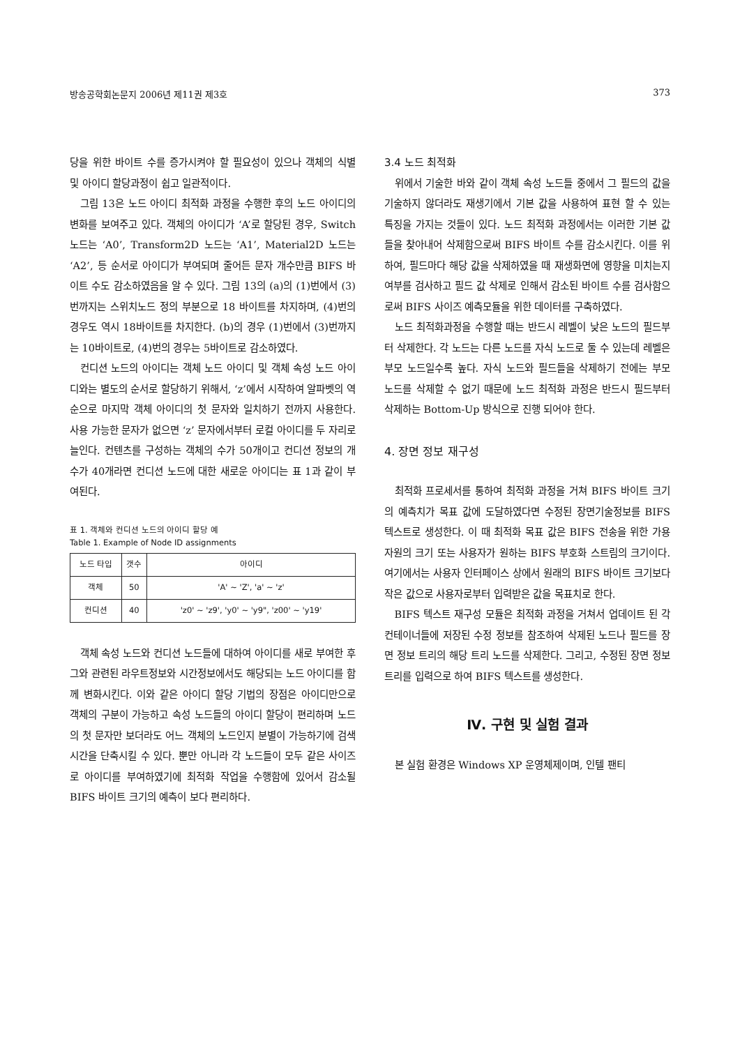방송공학회논문지 2006년 제11권 제3호 373
당을 위한 바이트 수를 증가시켜야 할 필요성이 있으나 객체의 식별 및 아이디 할당과정이 쉽고 일관적이다.
그림 13은 노드 아이디 최적화 과정을 수행한 후의 노드 아이디의 변화를 보여주고 있다. 객체의 아이디가 ‘A’로 할당된 경우, Switch 노드는 ‘A0’, Transform2D 노드는 ‘A1’, Material2D 노드는 ‘A2’, 등 순서로 아이디가 부여되며 줄어든 문자 개수만큼 BIFS 바이트 수도 감소하였음을 알 수 있다. 그림 13의 (a)의 (1)번에서 (3)번까지는 스위치노드 정의 부분으로 18 바이트를 차지하며, (4)번의 경우도 역시 18바이트를 차지한다. (b)의 경우 (1)번에서 (3)번까지는 10바이트로, (4)번의 경우는 5바이트로 감소하였다.
컨디션 노드의 아이디는 객체 노드 아이디 및 객체 속성 노드 아이디와는 별도의 순서로 할당하기 위해서, ‘z’에서 시작하여 알파벳의 역순으로 마지막 객체 아이디의 첫 문자와 일치하기 전까지 사용한다. 사용 가능한 문자가 없으면 ‘z’ 문자에서부터 로컬 아이디를 두 자리로 늘인다. 컨텐츠를 구성하는 객체의 수가 50개이고 컨디션 정보의 개수가 40개라면 컨디션 노드에 대한 새로운 아이디는 표 1과 같이 부여된다.
표 1. 객체와 컨디션 노드의 아이디 할당 예
Table 1. Example of Node ID assignments
| 노드 타입 | 갯수 | 아이디 |
| --- | --- | --- |
| 객체 | 50 | 'A' ~ 'Z', 'a' ~ 'z' |
| 컨디션 | 40 | 'z0' ~ 'z9', 'y0' ~ 'y9", 'z00' ~ 'y19' |
객체 속성 노드와 컨디션 노드들에 대하여 아이디를 새로 부여한 후 그와 관련된 라우트정보와 시간정보에서도 해당되는 노드 아이디를 함께 변화시킨다. 이와 같은 아이디 할당 기법의 장점은 아이디만으로 객체의 구분이 가능하고 속성 노드들의 아이디 할당이 편리하며 노드의 첫 문자만 보더라도 어느 객체의 노드인지 분별이 가능하기에 검색 시간을 단축시킬 수 있다. 뿐만 아니라 각 노드들이 모두 같은 사이즈로 아이디를 부여하였기에 최적화 작업을 수행함에 있어서 감소될 BIFS 바이트 크기의 예측이 보다 편리하다.
3.4 노드 최적화
위에서 기술한 바와 같이 객체 속성 노드들 중에서 그 필드의 값을 기술하지 않더라도 재생기에서 기본 값을 사용하여 표현 할 수 있는 특징을 가지는 것들이 있다. 노드 최적화 과정에서는 이러한 기본 값들을 찾아내어 삭제함으로써 BIFS 바이트 수를 감소시킨다. 이를 위하여, 필드마다 해당 값을 삭제하였을 때 재생화면에 영향을 미치는지 여부를 검사하고 필드 값 삭제로 인해서 감소된 바이트 수를 검사함으로써 BIFS 사이즈 예측모듈을 위한 데이터를 구축하였다.
노드 최적화과정을 수행할 때는 반드시 레벨이 낮은 노드의 필드부터 삭제한다. 각 노드는 다른 노드를 자식 노드로 둘 수 있는데 레벨은 부모 노드일수록 높다. 자식 노드와 필드들을 삭제하기 전에는 부모 노드를 삭제할 수 없기 때문에 노드 최적화 과정은 반드시 필드부터 삭제하는 Bottom-Up 방식으로 진행 되어야 한다.
4. 장면 정보 재구성
최적화 프로세서를 통하여 최적화 과정을 거쳐 BIFS 바이트 크기의 예측치가 목표 값에 도달하였다면 수정된 장면기술정보를 BIFS 텍스트로 생성한다. 이 때 최적화 목표 값은 BIFS 전송을 위한 가용 자원의 크기 또는 사용자가 원하는 BIFS 부호화 스트림의 크기이다. 여기에서는 사용자 인터페이스 상에서 원래의 BIFS 바이트 크기보다 작은 값으로 사용자로부터 입력받은 값을 목표치로 한다.
BIFS 텍스트 재구성 모듈은 최적화 과정을 거쳐서 업데이트 된 각 컨테이너들에 저장된 수정 정보를 참조하여 삭제된 노드나 필드를 장면 정보 트리의 해당 트리 노드를 삭제한다. 그리고, 수정된 장면 정보 트리를 입력으로 하여 BIFS 텍스트를 생성한다.
Ⅳ. 구현 및 실험 결과
본 실험 환경은 Windows XP 운영체제이며, 인텔 팬티